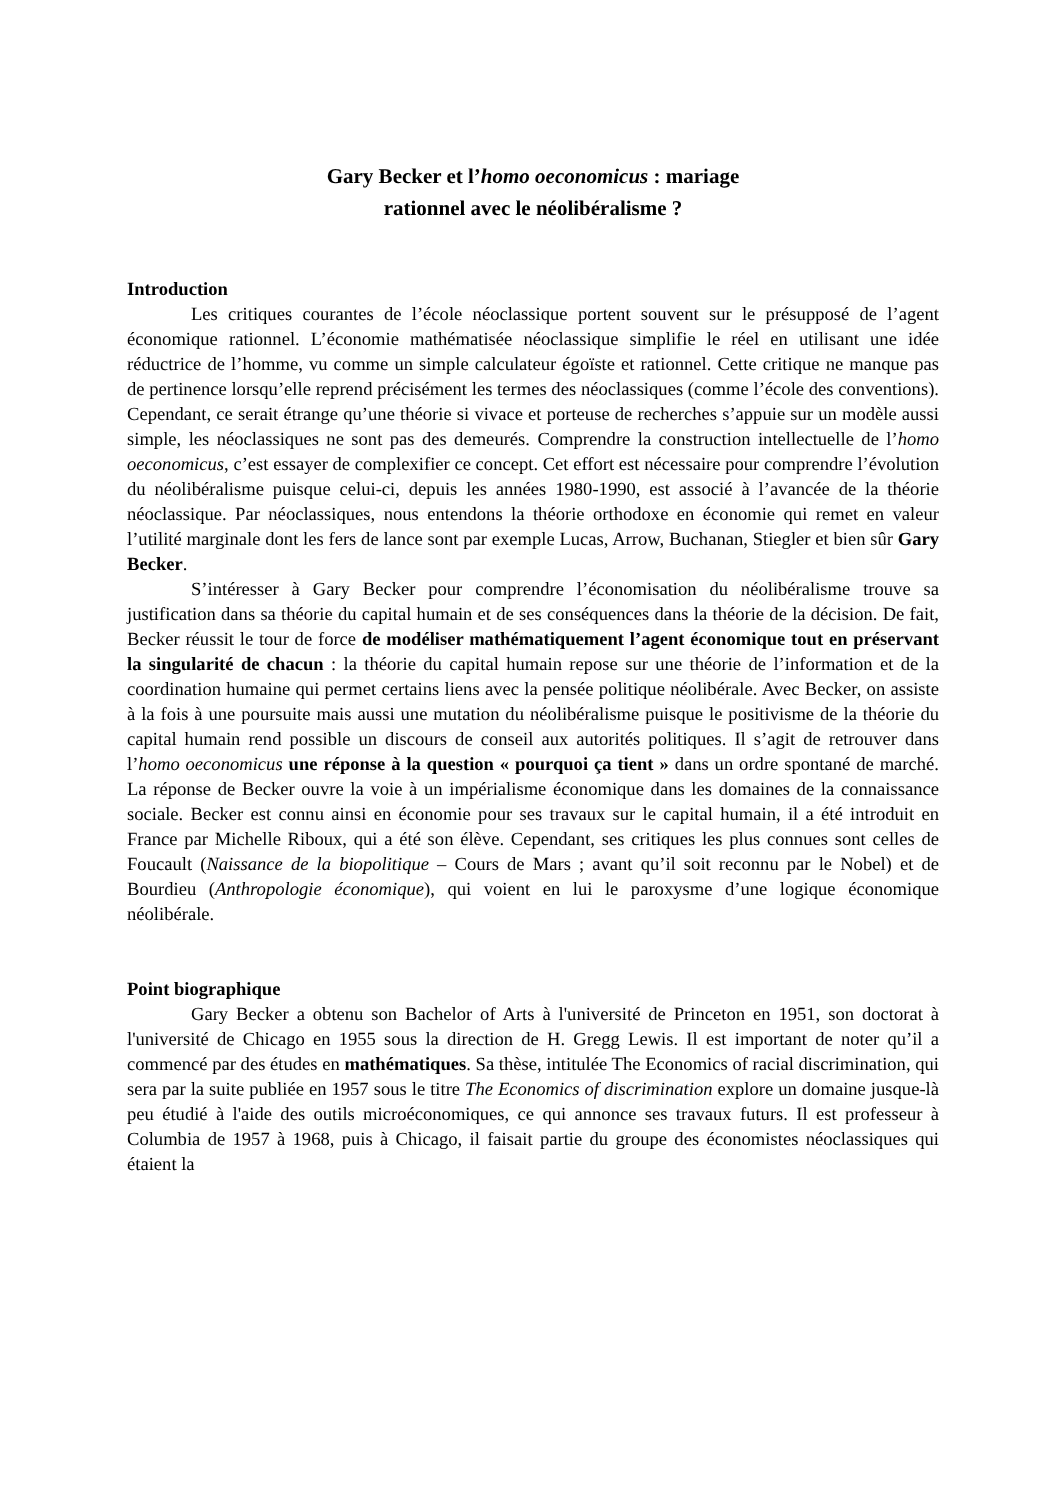Gary Becker et l’homo oeconomicus : mariage
rationnel avec le néolibéralisme ?
Introduction
Les critiques courantes de l’école néoclassique portent souvent sur le présupposé de l’agent économique rationnel. L’économie mathématisée néoclassique simplifie le réel en utilisant une idée réductrice de l’homme, vu comme un simple calculateur égoïste et rationnel. Cette critique ne manque pas de pertinence lorsqu’elle reprend précisément les termes des néoclassiques (comme l’école des conventions). Cependant, ce serait étrange qu’une théorie si vivace et porteuse de recherches s’appuie sur un modèle aussi simple, les néoclassiques ne sont pas des demeurés. Comprendre la construction intellectuelle de l’homo oeconomicus, c’est essayer de complexifier ce concept. Cet effort est nécessaire pour comprendre l’évolution du néolibéralisme puisque celui-ci, depuis les années 1980-1990, est associé à l’avancée de la théorie néoclassique. Par néoclassiques, nous entendons la théorie orthodoxe en économie qui remet en valeur l’utilité marginale dont les fers de lance sont par exemple Lucas, Arrow, Buchanan, Stiegler et bien sûr Gary Becker.
S’intéresser à Gary Becker pour comprendre l’économisation du néolibéralisme trouve sa justification dans sa théorie du capital humain et de ses conséquences dans la théorie de la décision. De fait, Becker réussit le tour de force de modéliser mathématiquement l’agent économique tout en préservant la singularité de chacun : la théorie du capital humain repose sur une théorie de l’information et de la coordination humaine qui permet certains liens avec la pensée politique néolibérale. Avec Becker, on assiste à la fois à une poursuite mais aussi une mutation du néolibéralisme puisque le positivisme de la théorie du capital humain rend possible un discours de conseil aux autorités politiques. Il s’agit de retrouver dans l’homo oeconomicus une réponse à la question « pourquoi ça tient » dans un ordre spontané de marché. La réponse de Becker ouvre la voie à un impérialisme économique dans les domaines de la connaissance sociale. Becker est connu ainsi en économie pour ses travaux sur le capital humain, il a été introduit en France par Michelle Riboux, qui a été son élève. Cependant, ses critiques les plus connues sont celles de Foucault (Naissance de la biopolitique – Cours de Mars ; avant qu’il soit reconnu par le Nobel) et de Bourdieu (Anthropologie économique), qui voient en lui le paroxysme d’une logique économique néolibérale.
Point biographique
Gary Becker a obtenu son Bachelor of Arts à l'université de Princeton en 1951, son doctorat à l'université de Chicago en 1955 sous la direction de H. Gregg Lewis. Il est important de noter qu’il a commencé par des études en mathématiques. Sa thèse, intitulée The Economics of racial discrimination, qui sera par la suite publiée en 1957 sous le titre The Economics of discrimination explore un domaine jusque-là peu étudié à l'aide des outils microéconomiques, ce qui annonce ses travaux futurs. Il est professeur à Columbia de 1957 à 1968, puis à Chicago, il faisait partie du groupe des économistes néoclassiques qui étaient la